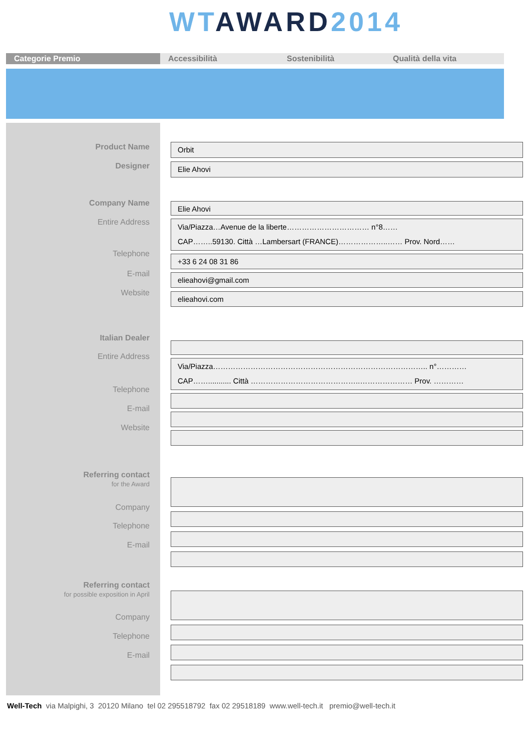WT AWARD 2014
Categorie Premio Accessibilità Sostenibilità Qualità della vita
Product Name Orbit
Designer Elie Ahovi
Company Name Elie Ahovi
Entire Address
Via/Piazza…Avenue de la liberte…………………………… n°8……
CAP……..59130. Città …Lambersart (FRANCE)………………..…… Prov. Nord……
Telephone +33 6 24 08 31 86
E-mail elieahovi@gmail.com
Website elieahovi.com
Italian Dealer
Entire Address
Via/Piazza………………………………………………………………………….. n°…………
CAP……........... Città ……………………………………..………………… Prov. …………
Telephone
E-mail
Website
Referring contact
for the Award
Company
Telephone
E-mail
Referring contact
for possible exposition in April
Company
Telephone
E-mail
Well-Tech via Malpighi, 3 20120 Milano tel 02 295518792 fax 02 29518189 www.well-tech.it premio@well-tech.it